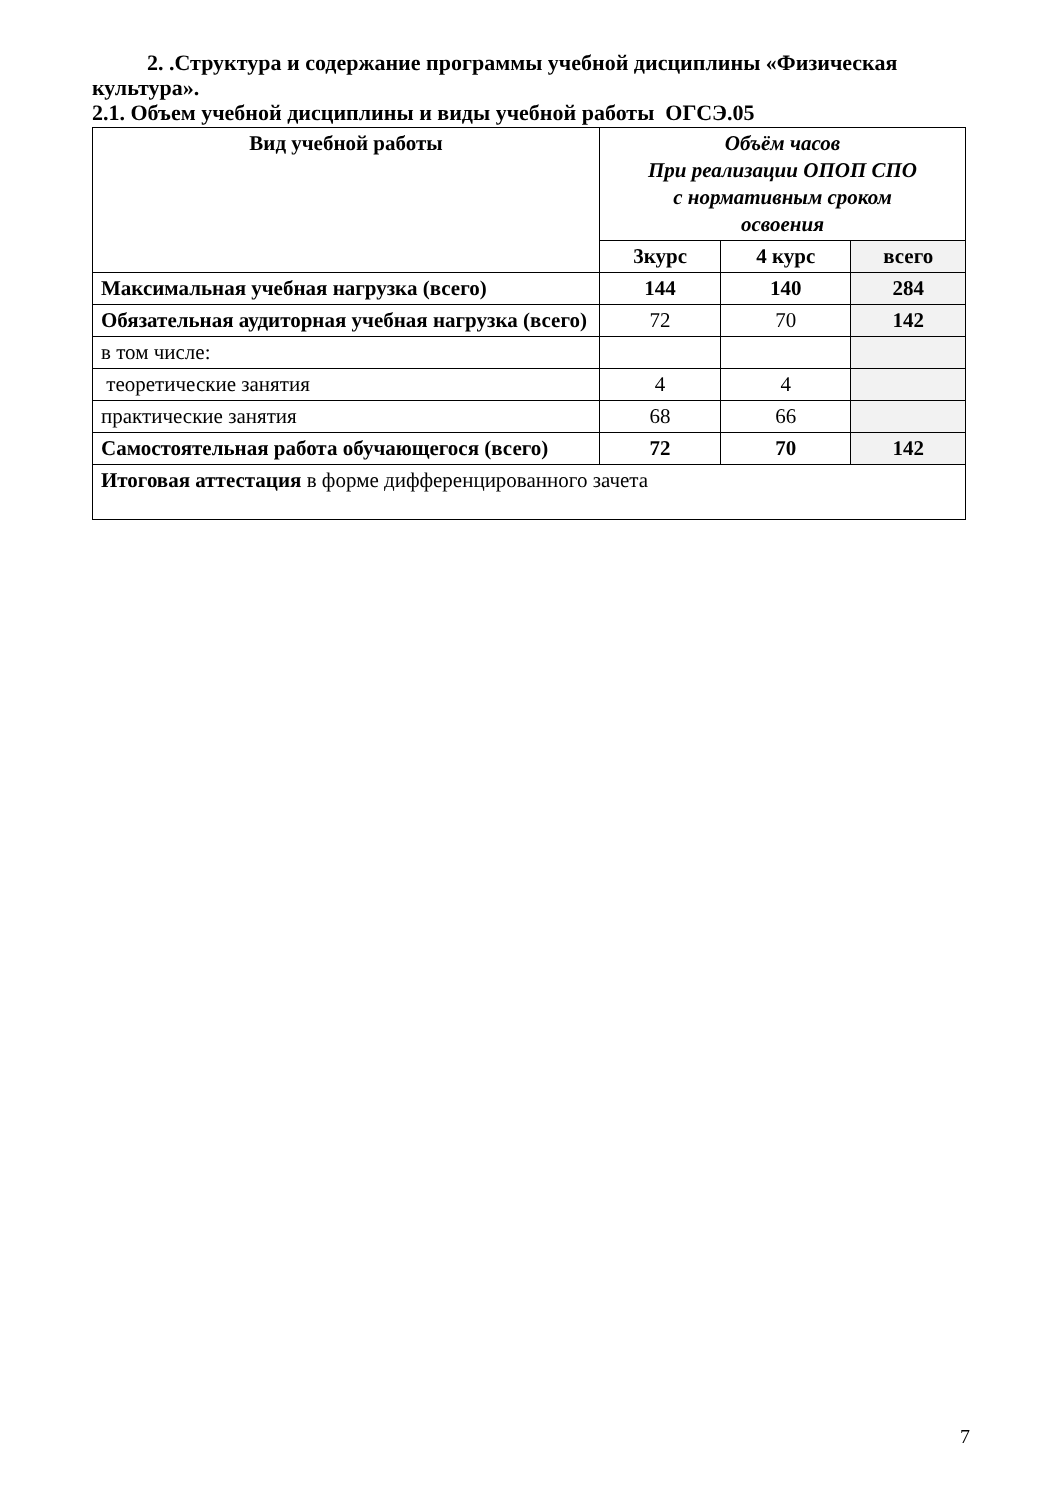2. .Структура и содержание программы учебной дисциплины «Физическая культура».
2.1. Объем учебной дисциплины и виды учебной работы ОГСЭ.05
| Вид учебной работы | Объём часов При реализации ОПОП СПО с нормативным сроком освоения | | |
| --- | --- | --- | --- |
| | 3курс | 4 курс | всего |
| Максимальная учебная нагрузка (всего) | 144 | 140 | 284 |
| Обязательная аудиторная учебная нагрузка (всего) | 72 | 70 | 142 |
| в том числе: | | | |
| теоретические занятия | 4 | 4 | |
| практические занятия | 68 | 66 | |
| Самостоятельная работа обучающегося (всего) | 72 | 70 | 142 |
| Итоговая аттестация в форме дифференцированного зачета | | | |
7